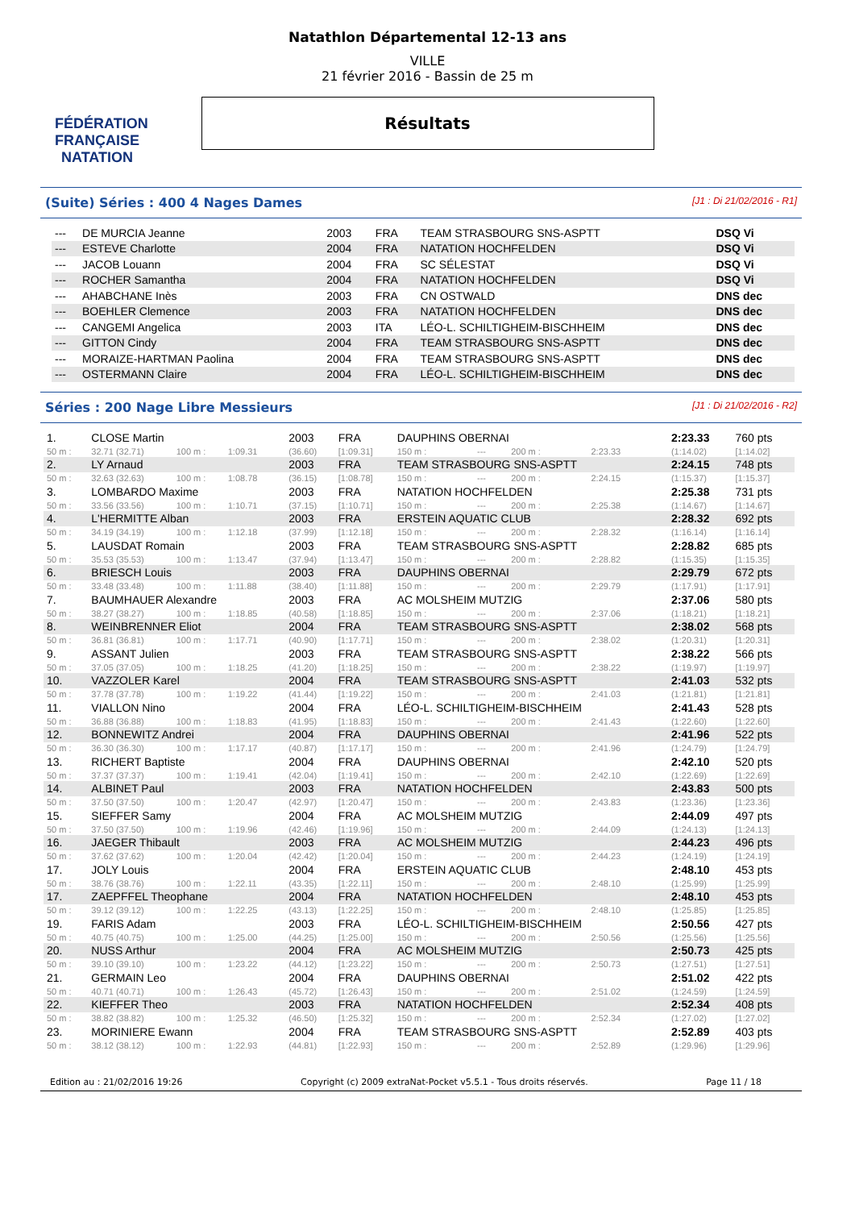FÉDÉRATION FRANÇAISE
NATATION
Natathlon Départemental 12-13 ans
VILLE
21 février 2016 - Bassin de 25 m
Résultats
(Suite) Séries : 400 4 Nages Dames [J1 : Di 21/02/2016 - R1]
| --- | DE MURCIA Jeanne | 2003 | FRA | TEAM STRASBOURG SNS-ASPTT | DSQ Vi |
| --- | ESTEVE Charlotte | 2004 | FRA | NATATION HOCHFELDEN | DSQ Vi |
| --- | JACOB Louann | 2004 | FRA | SC SÉLESTAT | DSQ Vi |
| --- | ROCHER Samantha | 2004 | FRA | NATATION HOCHFELDEN | DSQ Vi |
| --- | AHABCHANE Inès | 2003 | FRA | CN OSTWALD | DNS dec |
| --- | BOEHLER Clemence | 2003 | FRA | NATATION HOCHFELDEN | DNS dec |
| --- | CANGEMI Angelica | 2003 | ITA | LÉO-L. SCHILTIGHEIM-BISCHHEIM | DNS dec |
| --- | GITTON Cindy | 2004 | FRA | TEAM STRASBOURG SNS-ASPTT | DNS dec |
| --- | MORAIZE-HARTMAN Paolina | 2004 | FRA | TEAM STRASBOURG SNS-ASPTT | DNS dec |
| --- | OSTERMANN Claire | 2004 | FRA | LÉO-L. SCHILTIGHEIM-BISCHHEIM | DNS dec |
Séries : 200 Nage Libre Messieurs [J1 : Di 21/02/2016 - R2]
| 1. | CLOSE Martin | | | | 2003 | FRA | DAUPHINS OBERNAI | | | | 2:23.33 | 760 pts |
| 50 m : | 32.71 (32.71) | 100 m : | 1:09.31 | | (36.60) | [1:09.31] | 150 m : | --- | 200 m : | 2:23.33 | (1:14.02) | [1:14.02] |
| 2. | LY Arnaud | | | | 2003 | FRA | TEAM STRASBOURG SNS-ASPTT | | | | 2:24.15 | 748 pts |
| 50 m : | 32.63 (32.63) | 100 m : | 1:08.78 | | (36.15) | [1:08.78] | 150 m : | --- | 200 m : | 2:24.15 | (1:15.37) | [1:15.37] |
| 3. | LOMBARDO Maxime | | | | 2003 | FRA | NATATION HOCHFELDEN | | | | 2:25.38 | 731 pts |
| 50 m : | 33.56 (33.56) | 100 m : | 1:10.71 | | (37.15) | [1:10.71] | 150 m : | --- | 200 m : | 2:25.38 | (1:14.67) | [1:14.67] |
| 4. | L'HERMITTE Alban | | | | 2003 | FRA | ERSTEIN AQUATIC CLUB | | | | 2:28.32 | 692 pts |
| 50 m : | 34.19 (34.19) | 100 m : | 1:12.18 | | (37.99) | [1:12.18] | 150 m : | --- | 200 m : | 2:28.32 | (1:16.14) | [1:16.14] |
| 5. | LAUSDAT Romain | | | | 2003 | FRA | TEAM STRASBOURG SNS-ASPTT | | | | 2:28.82 | 685 pts |
| 50 m : | 35.53 (35.53) | 100 m : | 1:13.47 | | (37.94) | [1:13.47] | 150 m : | --- | 200 m : | 2:28.82 | (1:15.35) | [1:15.35] |
| 6. | BRIESCH Louis | | | | 2003 | FRA | DAUPHINS OBERNAI | | | | 2:29.79 | 672 pts |
| 50 m : | 33.48 (33.48) | 100 m : | 1:11.88 | | (38.40) | [1:11.88] | 150 m : | --- | 200 m : | 2:29.79 | (1:17.91) | [1:17.91] |
| 7. | BAUMHAUER Alexandre | | | | 2003 | FRA | AC MOLSHEIM MUTZIG | | | | 2:37.06 | 580 pts |
| 50 m : | 38.27 (38.27) | 100 m : | 1:18.85 | | (40.58) | [1:18.85] | 150 m : | --- | 200 m : | 2:37.06 | (1:18.21) | [1:18.21] |
| 8. | WEINBRENNER Eliot | | | | 2004 | FRA | TEAM STRASBOURG SNS-ASPTT | | | | 2:38.02 | 568 pts |
| 50 m : | 36.81 (36.81) | 100 m : | 1:17.71 | | (40.90) | [1:17.71] | 150 m : | --- | 200 m : | 2:38.02 | (1:20.31) | [1:20.31] |
| 9. | ASSANT Julien | | | | 2003 | FRA | TEAM STRASBOURG SNS-ASPTT | | | | 2:38.22 | 566 pts |
| 50 m : | 37.05 (37.05) | 100 m : | 1:18.25 | | (41.20) | [1:18.25] | 150 m : | --- | 200 m : | 2:38.22 | (1:19.97) | [1:19.97] |
| 10. | VAZZOLER Karel | | | | 2004 | FRA | TEAM STRASBOURG SNS-ASPTT | | | | 2:41.03 | 532 pts |
| 50 m : | 37.78 (37.78) | 100 m : | 1:19.22 | | (41.44) | [1:19.22] | 150 m : | --- | 200 m : | 2:41.03 | (1:21.81) | [1:21.81] |
| 11. | VIALLON Nino | | | | 2004 | FRA | LÉO-L. SCHILTIGHEIM-BISCHHEIM | | | | 2:41.43 | 528 pts |
| 50 m : | 36.88 (36.88) | 100 m : | 1:18.83 | | (41.95) | [1:18.83] | 150 m : | --- | 200 m : | 2:41.43 | (1:22.60) | [1:22.60] |
| 12. | BONNEWITZ Andrei | | | | 2004 | FRA | DAUPHINS OBERNAI | | | | 2:41.96 | 522 pts |
| 50 m : | 36.30 (36.30) | 100 m : | 1:17.17 | | (40.87) | [1:17.17] | 150 m : | --- | 200 m : | 2:41.96 | (1:24.79) | [1:24.79] |
| 13. | RICHERT Baptiste | | | | 2004 | FRA | DAUPHINS OBERNAI | | | | 2:42.10 | 520 pts |
| 50 m : | 37.37 (37.37) | 100 m : | 1:19.41 | | (42.04) | [1:19.41] | 150 m : | --- | 200 m : | 2:42.10 | (1:22.69) | [1:22.69] |
| 14. | ALBINET Paul | | | | 2003 | FRA | NATATION HOCHFELDEN | | | | 2:43.83 | 500 pts |
| 50 m : | 37.50 (37.50) | 100 m : | 1:20.47 | | (42.97) | [1:20.47] | 150 m : | --- | 200 m : | 2:43.83 | (1:23.36) | [1:23.36] |
| 15. | SIEFFER Samy | | | | 2004 | FRA | AC MOLSHEIM MUTZIG | | | | 2:44.09 | 497 pts |
| 50 m : | 37.50 (37.50) | 100 m : | 1:19.96 | | (42.46) | [1:19.96] | 150 m : | --- | 200 m : | 2:44.09 | (1:24.13) | [1:24.13] |
| 16. | JAEGER Thibault | | | | 2003 | FRA | AC MOLSHEIM MUTZIG | | | | 2:44.23 | 496 pts |
| 50 m : | 37.62 (37.62) | 100 m : | 1:20.04 | | (42.42) | [1:20.04] | 150 m : | --- | 200 m : | 2:44.23 | (1:24.19) | [1:24.19] |
| 17. | JOLY Louis | | | | 2004 | FRA | ERSTEIN AQUATIC CLUB | | | | 2:48.10 | 453 pts |
| 50 m : | 38.76 (38.76) | 100 m : | 1:22.11 | | (43.35) | [1:22.11] | 150 m : | --- | 200 m : | 2:48.10 | (1:25.99) | [1:25.99] |
| 17. | ZAEPFFEL Theophane | | | | 2004 | FRA | NATATION HOCHFELDEN | | | | 2:48.10 | 453 pts |
| 50 m : | 39.12 (39.12) | 100 m : | 1:22.25 | | (43.13) | [1:22.25] | 150 m : | --- | 200 m : | 2:48.10 | (1:25.85) | [1:25.85] |
| 19. | FARIS Adam | | | | 2003 | FRA | LÉO-L. SCHILTIGHEIM-BISCHHEIM | | | | 2:50.56 | 427 pts |
| 50 m : | 40.75 (40.75) | 100 m : | 1:25.00 | | (44.25) | [1:25.00] | 150 m : | --- | 200 m : | 2:50.56 | (1:25.56) | [1:25.56] |
| 20. | NUSS Arthur | | | | 2004 | FRA | AC MOLSHEIM MUTZIG | | | | 2:50.73 | 425 pts |
| 50 m : | 39.10 (39.10) | 100 m : | 1:23.22 | | (44.12) | [1:23.22] | 150 m : | --- | 200 m : | 2:50.73 | (1:27.51) | [1:27.51] |
| 21. | GERMAIN Leo | | | | 2004 | FRA | DAUPHINS OBERNAI | | | | 2:51.02 | 422 pts |
| 50 m : | 40.71 (40.71) | 100 m : | 1:26.43 | | (45.72) | [1:26.43] | 150 m : | --- | 200 m : | 2:51.02 | (1:24.59) | [1:24.59] |
| 22. | KIEFFER Theo | | | | 2003 | FRA | NATATION HOCHFELDEN | | | | 2:52.34 | 408 pts |
| 50 m : | 38.82 (38.82) | 100 m : | 1:25.32 | | (46.50) | [1:25.32] | 150 m : | --- | 200 m : | 2:52.34 | (1:27.02) | [1:27.02] |
| 23. | MORINIERE Ewann | | | | 2004 | FRA | TEAM STRASBOURG SNS-ASPTT | | | | 2:52.89 | 403 pts |
| 50 m : | 38.12 (38.12) | 100 m : | 1:22.93 | | (44.81) | [1:22.93] | 150 m : | --- | 200 m : | 2:52.89 | (1:29.96) | [1:29.96] |
Edition au : 21/02/2016 19:26 Copyright (c) 2009 extraNat-Pocket v5.5.1 - Tous droits réservés. Page 11 / 18